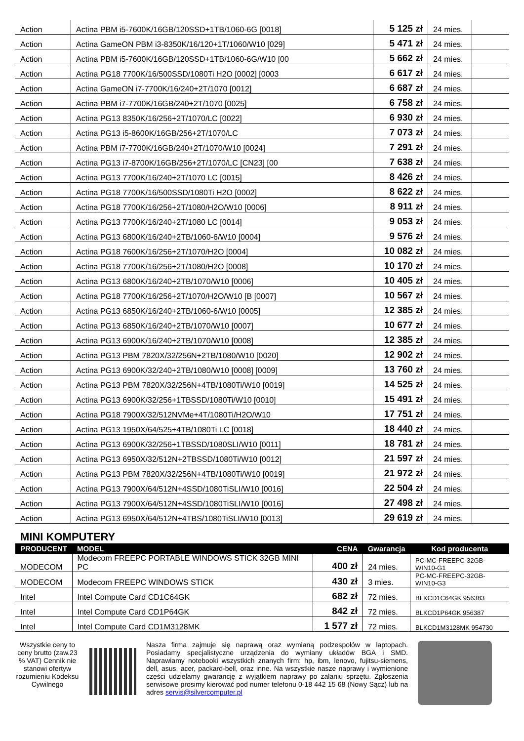| Action | Actina PBM i5-7600K/16GB/120SSD+1TB/1060-6G [0018] | 5 125 zł | 24 mies. | |
| Action | Actina GameON PBM i3-8350K/16/120+1T/1060/W10 [029] | 5 471 zł | 24 mies. | |
| Action | Actina PBM i5-7600K/16GB/120SSD+1TB/1060-6G/W10 [00 | 5 662 zł | 24 mies. | |
| Action | Actina PG18 7700K/16/500SSD/1080Ti H2O [0002] [0003 | 6 617 zł | 24 mies. | |
| Action | Actina GameON i7-7700K/16/240+2T/1070 [0012] | 6 687 zł | 24 mies. | |
| Action | Actina PBM i7-7700K/16GB/240+2T/1070 [0025] | 6 758 zł | 24 mies. | |
| Action | Actina PG13 8350K/16/256+2T/1070/LC [0022] | 6 930 zł | 24 mies. | |
| Action | Actina PG13 i5-8600K/16GB/256+2T/1070/LC | 7 073 zł | 24 mies. | |
| Action | Actina PBM i7-7700K/16GB/240+2T/1070/W10 [0024] | 7 291 zł | 24 mies. | |
| Action | Actina PG13 i7-8700K/16GB/256+2T/1070/LC [CN23] [00 | 7 638 zł | 24 mies. | |
| Action | Actina PG13 7700K/16/240+2T/1070 LC [0015] | 8 426 zł | 24 mies. | |
| Action | Actina PG18 7700K/16/500SSD/1080Ti H2O [0002] | 8 622 zł | 24 mies. | |
| Action | Actina PG18 7700K/16/256+2T/1080/H2O/W10 [0006] | 8 911 zł | 24 mies. | |
| Action | Actina PG13 7700K/16/240+2T/1080 LC [0014] | 9 053 zł | 24 mies. | |
| Action | Actina PG13 6800K/16/240+2TB/1060-6/W10 [0004] | 9 576 zł | 24 mies. | |
| Action | Actina PG18 7600K/16/256+2T/1070/H2O [0004] | 10 082 zł | 24 mies. | |
| Action | Actina PG18 7700K/16/256+2T/1080/H2O [0008] | 10 170 zł | 24 mies. | |
| Action | Actina PG13 6800K/16/240+2TB/1070/W10 [0006] | 10 405 zł | 24 mies. | |
| Action | Actina PG18 7700K/16/256+2T/1070/H2O/W10 [B [0007] | 10 567 zł | 24 mies. | |
| Action | Actina PG13 6850K/16/240+2TB/1060-6/W10 [0005] | 12 385 zł | 24 mies. | |
| Action | Actina PG13 6850K/16/240+2TB/1070/W10 [0007] | 10 677 zł | 24 mies. | |
| Action | Actina PG13 6900K/16/240+2TB/1070/W10 [0008] | 12 385 zł | 24 mies. | |
| Action | Actina PG13 PBM 7820X/32/256N+2TB/1080/W10 [0020] | 12 902 zł | 24 mies. | |
| Action | Actina PG13 6900K/32/240+2TB/1080/W10 [0008] [0009] | 13 760 zł | 24 mies. | |
| Action | Actina PG13 PBM 7820X/32/256N+4TB/1080Ti/W10 [0019] | 14 525 zł | 24 mies. | |
| Action | Actina PG13 6900K/32/256+1TBSSD/1080Ti/W10 [0010] | 15 491 zł | 24 mies. | |
| Action | Actina PG18 7900X/32/512NVMe+4T/1080Ti/H2O/W10 | 17 751 zł | 24 mies. | |
| Action | Actina PG13 1950X/64/525+4TB/1080Ti LC [0018] | 18 440 zł | 24 mies. | |
| Action | Actina PG13 6900K/32/256+1TBSSD/1080SLI/W10 [0011] | 18 781 zł | 24 mies. | |
| Action | Actina PG13 6950X/32/512N+2TBSSD/1080Ti/W10 [0012] | 21 597 zł | 24 mies. | |
| Action | Actina PG13 PBM 7820X/32/256N+4TB/1080Ti/W10 [0019] | 21 972 zł | 24 mies. | |
| Action | Actina PG13 7900X/64/512N+4SSD/1080TiSLI/W10 [0016] | 22 504 zł | 24 mies. | |
| Action | Actina PG13 7900X/64/512N+4SSD/1080TiSLI/W10 [0016] | 27 498 zł | 24 mies. | |
| Action | Actina PG13 6950X/64/512N+4TBS/1080TiSLI/W10 [0013] | 29 619 zł | 24 mies. | |
MINI KOMPUTERY
| PRODUCENT | MODEL | CENA | Gwarancja | Kod producenta |
| --- | --- | --- | --- | --- |
| MODECOM | Modecom FREEPC PORTABLE WINDOWS STICK 32GB MINI PC | 400 zł | 24 mies. | PC-MC-FREEPC-32GB-WIN10-G1 |
| MODECOM | Modecom FREEPC WINDOWS STICK | 430 zł | 3 mies. | PC-MC-FREEPC-32GB-WIN10-G3 |
| Intel | Intel Compute Card CD1C64GK | 682 zł | 72 mies. | BLKCD1C64GK 956383 |
| Intel | Intel Compute Card CD1P64GK | 842 zł | 72 mies. | BLKCD1P64GK 956387 |
| Intel | Intel Compute Card CD1M3128MK | 1 577 zł | 72 mies. | BLKCD1M3128MK 954730 |
Wszystkie ceny to ceny brutto (zaw.23 % VAT) Cennik nie stanowi ofertyw rozumieniu Kodeksu Cywilnego
Nasza firma zajmuje się naprawą oraz wymianą podzespołów w laptopach. Posiadamy specjalistyczne urządzenia do wymiany układów BGA i SMD. Naprawiamy notebooki wszystkich znanych firm: hp, ibm, lenovo, fujitsu-siemens, dell, asus, acer, packard-bell, oraz inne. Na wszystkie nasze naprawy i wymienione części udzielamy gwarancję z wyjątkiem naprawy po zalaniu sprzętu. Zgłoszenia serwisowe prosimy kierować pod numer telefonu 0-18 442 15 68 (Nowy Sącz) lub na adres servis@silvercomputer.pl